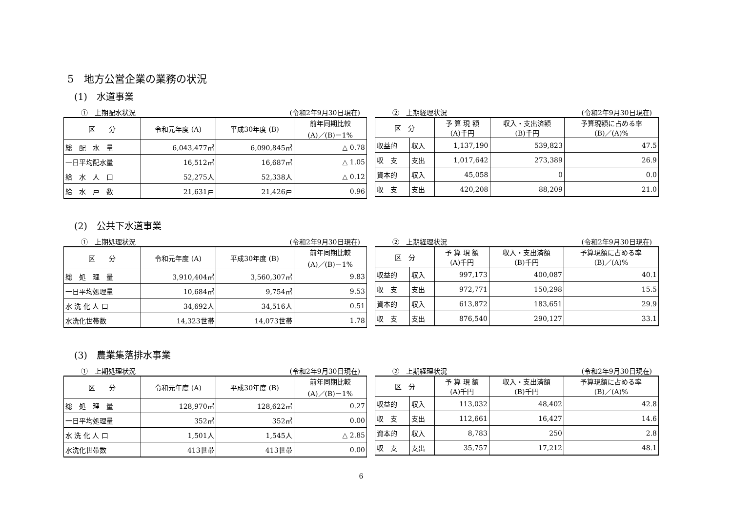5　地方公営企業の業務の状況
(1)　水道事業
①　上期配水状況 (令和2年9月30日現在)
| 区 分 | 令和元年度 (A) | 平成30年度 (B) | 前年同期比較 (A)／(B)－1% |
| --- | --- | --- | --- |
| 総 配 水 量 | 6,043,477㎥ | 6,090,845㎥ | △ 0.78 |
| 一日平均配水量 | 16,512㎥ | 16,687㎥ | △ 1.05 |
| 給 水 人 口 | 52,275人 | 52,338人 | △ 0.12 |
| 給 水 戸 数 | 21,631戸 | 21,426戸 | 0.96 |
②　上期経理状況 (令和2年9月30日現在)
| 区 分 | | 予 算 現 額 (A)千円 | 収入・支出済額 (B)千円 | 予算現額に占める率 (B)／(A)% |
| --- | --- | --- | --- | --- |
| 収益的 | 収入 | 1,137,190 | 539,823 | 47.5 |
| 収 支 | 支出 | 1,017,642 | 273,389 | 26.9 |
| 資本的 | 収入 | 45,058 | 0 | 0.0 |
| 収 支 | 支出 | 420,208 | 88,209 | 21.0 |
(2)　公共下水道事業
①　上期処理状況 (令和2年9月30日現在)
| 区 分 | 令和元年度 (A) | 平成30年度 (B) | 前年同期比較 (A)／(B)－1% |
| --- | --- | --- | --- |
| 総 処 理 量 | 3,910,404㎥ | 3,560,307㎥ | 9.83 |
| 一日平均処理量 | 10,684㎥ | 9,754㎥ | 9.53 |
| 水 洗 化 人 口 | 34,692人 | 34,516人 | 0.51 |
| 水洗化世帯数 | 14,323世帯 | 14,073世帯 | 1.78 |
②　上期経理状況 (令和2年9月30日現在)
| 区 分 | | 予 算 現 額 (A)千円 | 収入・支出済額 (B)千円 | 予算現額に占める率 (B)／(A)% |
| --- | --- | --- | --- | --- |
| 収益的 | 収入 | 997,173 | 400,087 | 40.1 |
| 収 支 | 支出 | 972,771 | 150,298 | 15.5 |
| 資本的 | 収入 | 613,872 | 183,651 | 29.9 |
| 収 支 | 支出 | 876,540 | 290,127 | 33.1 |
(3)　農業集落排水事業
①　上期処理状況 (令和2年9月30日現在)
| 区 分 | 令和元年度 (A) | 平成30年度 (B) | 前年同期比較 (A)／(B)－1% |
| --- | --- | --- | --- |
| 総 処 理 量 | 128,970㎥ | 128,622㎥ | 0.27 |
| 一日平均処理量 | 352㎥ | 352㎥ | 0.00 |
| 水 洗 化 人 口 | 1,501人 | 1,545人 | △ 2.85 |
| 水洗化世帯数 | 413世帯 | 413世帯 | 0.00 |
②　上期経理状況 (令和2年9月30日現在)
| 区 分 | | 予 算 現 額 (A)千円 | 収入・支出済額 (B)千円 | 予算現額に占める率 (B)／(A)% |
| --- | --- | --- | --- | --- |
| 収益的 | 収入 | 113,032 | 48,402 | 42.8 |
| 収 支 | 支出 | 112,661 | 16,427 | 14.6 |
| 資本的 | 収入 | 8,783 | 250 | 2.8 |
| 収 支 | 支出 | 35,757 | 17,212 | 48.1 |
6